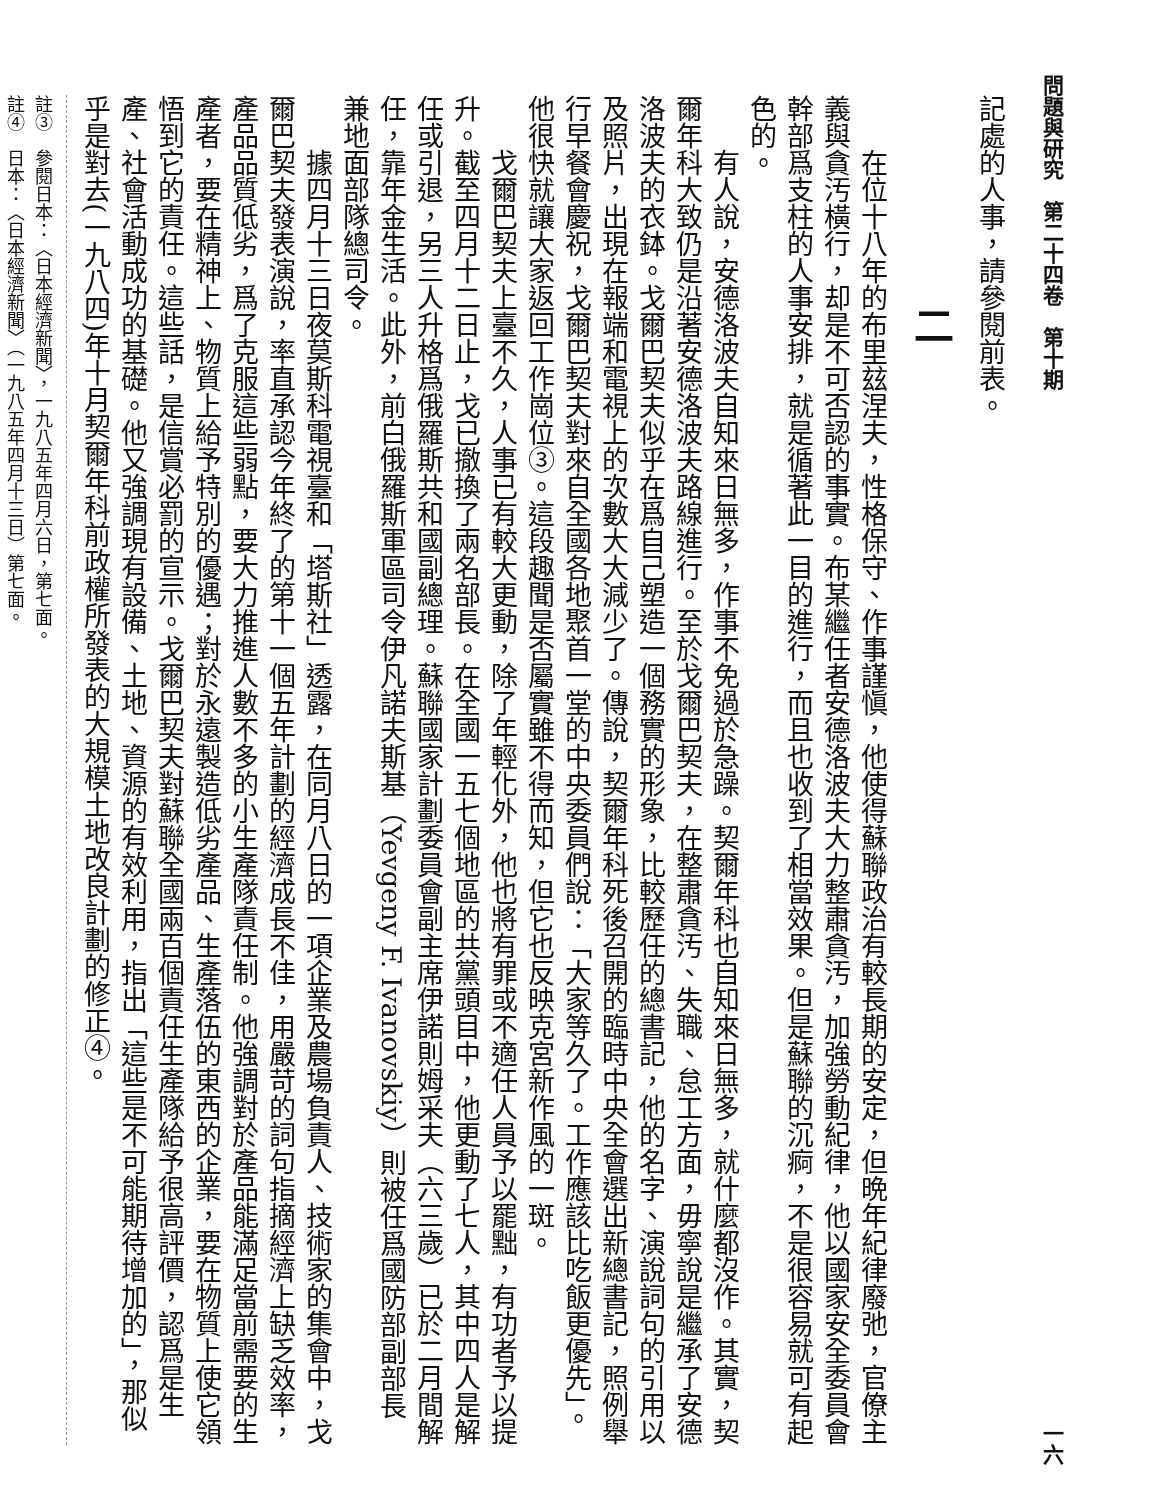問題與研究　第二十四卷　第十期 一六
記處的人事，請參閱前表。
二
在位十八年的布里玆涅夫，性格保守、作事謹愼，他使得蘇聯政治有較長期的安定，但晩年紀律廢弛，官僚主義與貪汚橫行，却是不可否認的事實。布某繼任者安德洛波夫大力整肅貪汚，加強勞動紀律，他以國家安全委員會幹部爲支柱的人事安排，就是循著此一目的進行，而且也收到了相當效果。但是蘇聯的沉痾，不是很容易就可有起色的。
有人說，安德洛波夫自知來日無多，作事不免過於急躁。契爾年科也自知來日無多，就什麼都沒作。其實，契爾年科大致仍是沿著安德洛波夫路線進行。至於戈爾巴契夫，在整肅貪汚、失職、怠工方面，毋寧說是繼承了安德洛波夫的衣鉢。戈爾巴契夫似乎在爲自己塑造一個務實的形象，比較歷任的總書記，他的名字、演說詞句的引用以及照片，出現在報端和電視上的次數大大減少了。傳說，契爾年科死後召開的臨時中央全會選出新總書記，照例舉行早餐會慶祝，戈爾巴契夫對來自全國各地聚首一堂的中央委員們說：「大家等久了。工作應該比吃飯更優先」。他很快就讓大家返回工作崗位③。這段趣聞是否屬實雖不得而知，但它也反映克宮新作風的一斑。
戈爾巴契夫上臺不久，人事已有較大更動，除了年輕化外，他也將有罪或不適任人員予以罷黜，有功者予以提升。截至四月十二日止，戈已撤換了兩名部長。在全國一五七個地區的共黨頭目中，他更動了七人，其中四人是解任或引退，另三人升格爲俄羅斯共和國副總理。蘇聯國家計劃委員會副主席伊諾則姆采夫（六三歲）已於二月間解任，靠年金生活。此外，前白俄羅斯軍區司令伊凡諾夫斯基（Yevgeny F. Ivanovskiy）則被任爲國防部副部長兼地面部隊總司令。
據四月十三日夜莫斯科電視臺和「塔斯社」透露，在同月八日的一項企業及農場負責人、技術家的集會中，戈爾巴契夫發表演說，率直承認今年終了的第十一個五年計劃的經濟成長不佳，用嚴苛的詞句指摘經濟上缺乏效率，產品品質低劣，爲了克服這些弱點，要大力推進人數不多的小生產隊責任制。他強調對於產品能滿足當前需要的生產者，要在精神上、物質上給予特別的優遇；對於永遠製造低劣產品、生產落伍的東西的企業，要在物質上使它領悟到它的責任。這些話，是信賞必罰的宣示。戈爾巴契夫對蘇聯全國兩百個責任生產隊給予很高評價，認爲是生產、社會活動成功的基礎。他又強調現有設備、土地、資源的有效利用，指出「這些是不可能期待增加的」，那似乎是對去(一九八四)年十月契爾年科前政權所發表的大規模土地改良計劃的修正④。
註③　參閱日本：〈日本經濟新聞〉，一九八五年四月六日，第七面。
註④　日本：〈日本經濟新聞〉（一九八五年四月十三日）第七面。